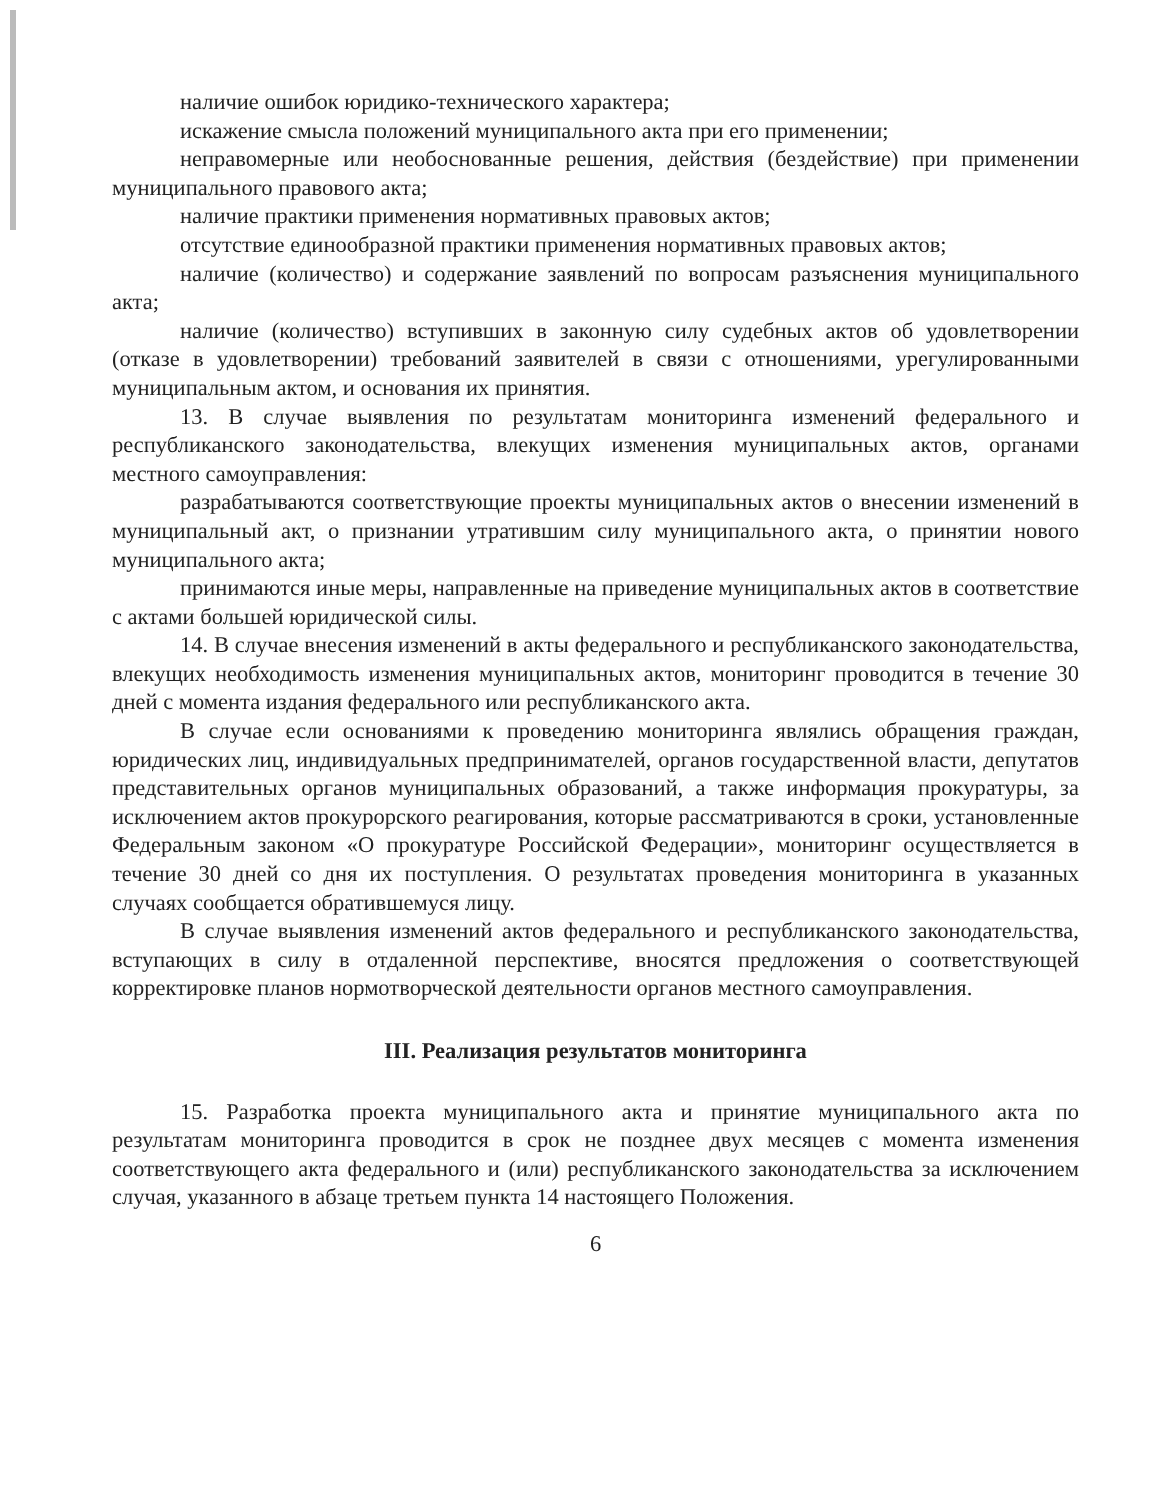наличие ошибок юридико-технического характера;
искажение смысла положений муниципального акта при его применении;
неправомерные или необоснованные решения, действия (бездействие) при применении муниципального правового акта;
наличие практики применения нормативных правовых актов;
отсутствие единообразной практики применения нормативных правовых актов;
наличие (количество) и содержание заявлений по вопросам разъяснения муниципального акта;
наличие (количество) вступивших в законную силу судебных актов об удовлетворении (отказе в удовлетворении) требований заявителей в связи с отношениями, урегулированными муниципальным актом, и основания их принятия.
13. В случае выявления по результатам мониторинга изменений федерального и республиканского законодательства, влекущих изменения муниципальных актов, органами местного самоуправления:
разрабатываются соответствующие проекты муниципальных актов о внесении изменений в муниципальный акт, о признании утратившим силу муниципального акта, о принятии нового муниципального акта;
принимаются иные меры, направленные на приведение муниципальных актов в соответствие с актами большей юридической силы.
14. В случае внесения изменений в акты федерального и республиканского законодательства, влекущих необходимость изменения муниципальных актов, мониторинг проводится в течение 30 дней с момента издания федерального или республиканского акта.
В случае если основаниями к проведению мониторинга являлись обращения граждан, юридических лиц, индивидуальных предпринимателей, органов государственной власти, депутатов представительных органов муниципальных образований, а также информация прокуратуры, за исключением актов прокурорского реагирования, которые рассматриваются в сроки, установленные Федеральным законом «О прокуратуре Российской Федерации», мониторинг осуществляется в течение 30 дней со дня их поступления. О результатах проведения мониторинга в указанных случаях сообщается обратившемуся лицу.
В случае выявления изменений актов федерального и республиканского законодательства, вступающих в силу в отдаленной перспективе, вносятся предложения о соответствующей корректировке планов нормотворческой деятельности органов местного самоуправления.
III. Реализация результатов мониторинга
15. Разработка проекта муниципального акта и принятие муниципального акта по результатам мониторинга проводится в срок не позднее двух месяцев с момента изменения соответствующего акта федерального и (или) республиканского законодательства за исключением случая, указанного в абзаце третьем пункта 14 настоящего Положения.
6